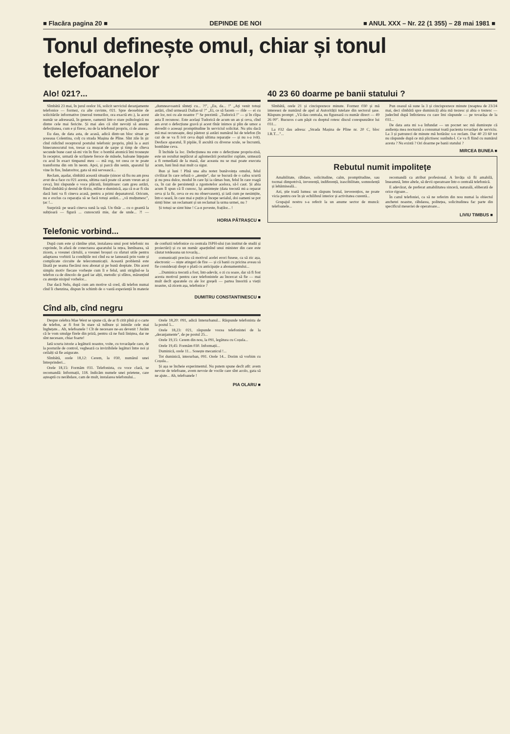■ Flacăra pagina 20 ■ DEPINDE DE NOI ■ ANUL XXX – Nr. 22 (1 355) – 28 mai 1981 ■
Tonul definește omul, chiar și tonul telefoanelor
Alo! 021?...
Sîmbătă 23 mai, în jurul orelor 16, solicit serviciul deranjamente telefonice — formez, cu alte cuvinte, 021. Spre deosebire de solicitările informative (mersul trenurilor, ora exactă etc.), la acest număr se adresează, în genere, oamenii într-o stare psihologică nu dintre cele mai fericite. Și mai ales că sînt nevoiți să anunțe defecțiunea, cum e și firesc, nu de la telefonul propriu, ci de aiurea.
Eu dau, de data asta, de acasă, adică dintr-un bloc situat pe șoseaua Colentina, colț cu strada Mașina de Pîine. Sînt zile în șir cînd ridicînd receptorul postului telefonic propriu, pînă la a auzi binecunoscutul ton, tresar ca mușcat de șarpe și timp de cîteva secunde bune caut să-mi vin în fire: o bombă atomică îmi trosnește în receptor, urmată de scrîșnete feroce de măsele, baloane înțepate cu acul în exact timpanul meu — mă rog, tot ceea ce te poate transforma din om în neom. Apoi, și parcă din senin, aparatul își vine în fire, îndatoritor, gata să mă servească...
Reclam, așadar, sîmbătă această situație (sincer să fiu nu am prea avut de-a face cu 021 acesta, ultima oară poate că acum vreun an și ceva), îmi răspunde o voce plăcută, liniștitoare: cam greu astăzi, fiind sîmbătă și destul de tîrziu, mîine e duminică, așa că n-ar fi rău dacă luni va fi cineva acasă, pentru a primi depanatorul. Oricum, nu e exclus ca reparația să se facă totuși astăzi... „vă mulțumesc", țac !...
Surpriză: pe seară cineva sună la ușă. Un tînăr ... cu o geantă la subțioară — figură ... cunoscută mie, dar de unde... ?! — „dumneavoastră sînteți cu... ?!", „Eu, da... !" „Ați venit totuși astăzi, cînd urmează Dallas-ul ?" „Ei, ce să facem — rîde — ei cu ale lor, noi cu ale noastre !" Se prezintă: „Tudorică !" — și în clipa asta îl recunosc. Este același Tudorică de acum un an și ceva, cînd am avut o defecțiune gravă și acest tînăr inimos și plin de umor a dovedit o aceeași promptitudine în serviciul solicitat. Nu știu dacă mă mai recunoaște, deși păstrez și astăzi numărul lui de telefon (în caz de se va fi ivit ceva după ultima reparație — și nu s-a ivit). Desface aparatul, îl pipăie, îl ascultă cu diverse scule, se încruntă, bombăne ceva.
Îl închide la loc. Defecțiunea nu este o defecțiune propriu-zisă, este un rezultat neplăcut al aglomerării posturilor cuplate, urmează a fi remediată de la masă, dar aceasta nu se mai poate executa acum, luni însă mai mult ca sigur.
Bun și luni ! Pînă una alta notez bunăvoința omului, felul civilizat în care refuză o „atenție", dar se bucură de o cafea scurtă și nu prea dulce, modul în care își ia rămas bun, felul în care roagă ca, în caz de persistență a zgomotelor acelora, să-l caut. Și abia acum îl spun că îl cunosc, își amintește (data trecută mi-a reparat ceva și la fir, ceva ce eu nu observasem), și iată cum pe nesimțite, într-o seară, în care mai e puțin și începe serialul, doi oameni se pot simți bine: un reclamant și un reclamat la urma urmei, nu ?
Și totuși se simt bine ! Ca-n poveste, fraților... !
HORIA PĂTRAȘCU ■
Telefonic vorbind...
După cum este și rămîne știut, instalarea unui post telefonic nu cuprinde, în afară de conectarea aparatului la rețea, înmînarea, să zicem, a vreunei cărtulii, a vreunei broșuri cu sfaturi utile pentru adaptarea vorbirii la condițiile noi cînd ea se lansează prin vaste și complicate circuite de telecomunicații. Această problemă este lăsată pe seama fiecărui nou abonat și pe bună dreptate. Din acest simplu motiv fiecare vorbește cum îi e felul, unii strigînd-se la telefon ca de dincolo de gard iar alții, metodic și sfătos, mărunțind cu atenție nisipul vorbelor...
Dar dacă Nelu, după cum am motive să cred, dă telefon numai cînd îi chenzina, dispun în schimb de o vastă experiență în materie de confuzii telefonice cu centrala ISPH-ului (un institut de studii și proiectări) și cu un număr aparținînd unui minister din care este căutat totdeauna un tovarăș...
comunicații preciza că motivul acelei erori fusese, ca să zic așa, electronic — niște atingeri de fire — și că banii cu pricina aveau să fie considerați drept o plată cu anticipație a abonamentului...
...Duminica trecută a fost, într-adevăr, o zi cu soare, dar să fi fost acesta motivul pentru care telefonistele au încercat să fie — mai mult decît aparatele cu ale lor greșeli — partea însorită a vieții noastre, să zicem așa, telefonice ?
DUMITRU CONSTANTINESCU ■
Cînd alb, cînd negru
Despre celebra Mae West se spune că, de ar fi citit pînă și o carte de telefon, ar fi fost în stare să tulbure și inimile cele mai înghețate... Ah, telefoanele ! Cît de necesare ne-au devenit ! Jurăm că le vom smulge firele din priză, pentru că ne fură liniștea, dar ne sînt necesare, chiar foarte!
Iată scurta istorie a legăturii noastre, voite, cu tovarășele care, de la posturile de control, veghează ca invizibilele legături între noi și ceilalți să fie asigurate.
Sîmbătă, orele 18,12: Cerem, la 030, numărul unei întreprinderi...
Orele 18,15: Formăm 031. Telefonista, cu voce clară, se recomandă: Informații, 118. Indicăm numele unei prietene, care așteaptă cu nerăbdare, cam de mult, instalarea telefonului...
Orele 18,20: 091, adică Interurbanul... Răspunde telefonista de la postul 5...
Orele 18,23: 021, răspunde vocea telefonistei de la „deranjamente", de pe postul 25...
Orele 19,15: Cerem din nou, la 091, legătura cu Coșula...
Orele 19,45: Formăm 030. Informații...
Duminică, orele 11... Sosește mecanicul !...
Tot duminică, interurban, 091. Orele 14... Dorim să vorbim cu Coșula...
Și așa se încheie experimentul. Nu putem spune decît atît: avem nevoie de telefoane, avem nevoie de vocile care sînt acolo, gata să ne ajute... Ah, telefoanele !
PIA OLARU ■
40 23 60 doarme pe banii statului ?
Sîmbătă, orele 21 și cincisprezece minute. Formez 030 și mă interesez de numărul de apel al Autorității tutelare din sectorul șase. Răspuns prompt: „Vă dau centrala, nu figurează cu număr direct — 49 26 00". Bucuros c-am pășit cu dreptul rotesc discul corespunzător lui 031...
La 032 dau adresa: „Strada Mașina de Pîine nr. 20 C, bloc I.R.T...."...
Pun ceasul să sune la 3 și cincisprezece minute (noaptea de 23/24 mai, deci sîmbătă spre duminică) abia mă trezesc și abia o trezesc — judecînd după întîrzierea cu care îmi răspunde — pe tovarășa de la 031...
De data asta mi s-a înfundat — un pocnet sec mă dumirește că audiența mea nocturnă a consumat toată pacienta tovarășei de serviciu. La 3 și patruzeci de minute mă hotărăsc s-o reclam. Dar 40 23 60 tot nu răspunde după ce mă plictisesc sunîndu-l. Ce va fi fiind cu numărul acesta ? Nu există ? Ori doarme pe banii statului ?
MIRCEA BUNEA ■
Rebutul numit impolitețe
Amabilitate, răbdare, solicitudine, calm, promptitudine, sau tocmai dimpotrivă, ireverență, indiferență, irascibilitate, somnolență și lehămiseală...
Azi, știe toată lumea: un răspuns brutal, ireverențios, ne poate vicia pentru ore în șir echilibrul interior și activitatea curentă...
Grupajul nostru s-a referit la un anume sector de muncă: telefoanele...
recomandă ca atribut profesional. A învăța să fii amabilă, înseamnă, între altele, să devii operatoare într-o centrală telefonică.
E adevărat, de preferat amabilitatea sinceră, naturală, eliberată de orice rigoare...
În cazul telefoniei, ca să ne referim din nou numai la obiectul anchetei noastre, răbdarea, politețea, solicitudinea fac parte din specificul meseriei de operatoare...
LIVIU TIMBUS ■